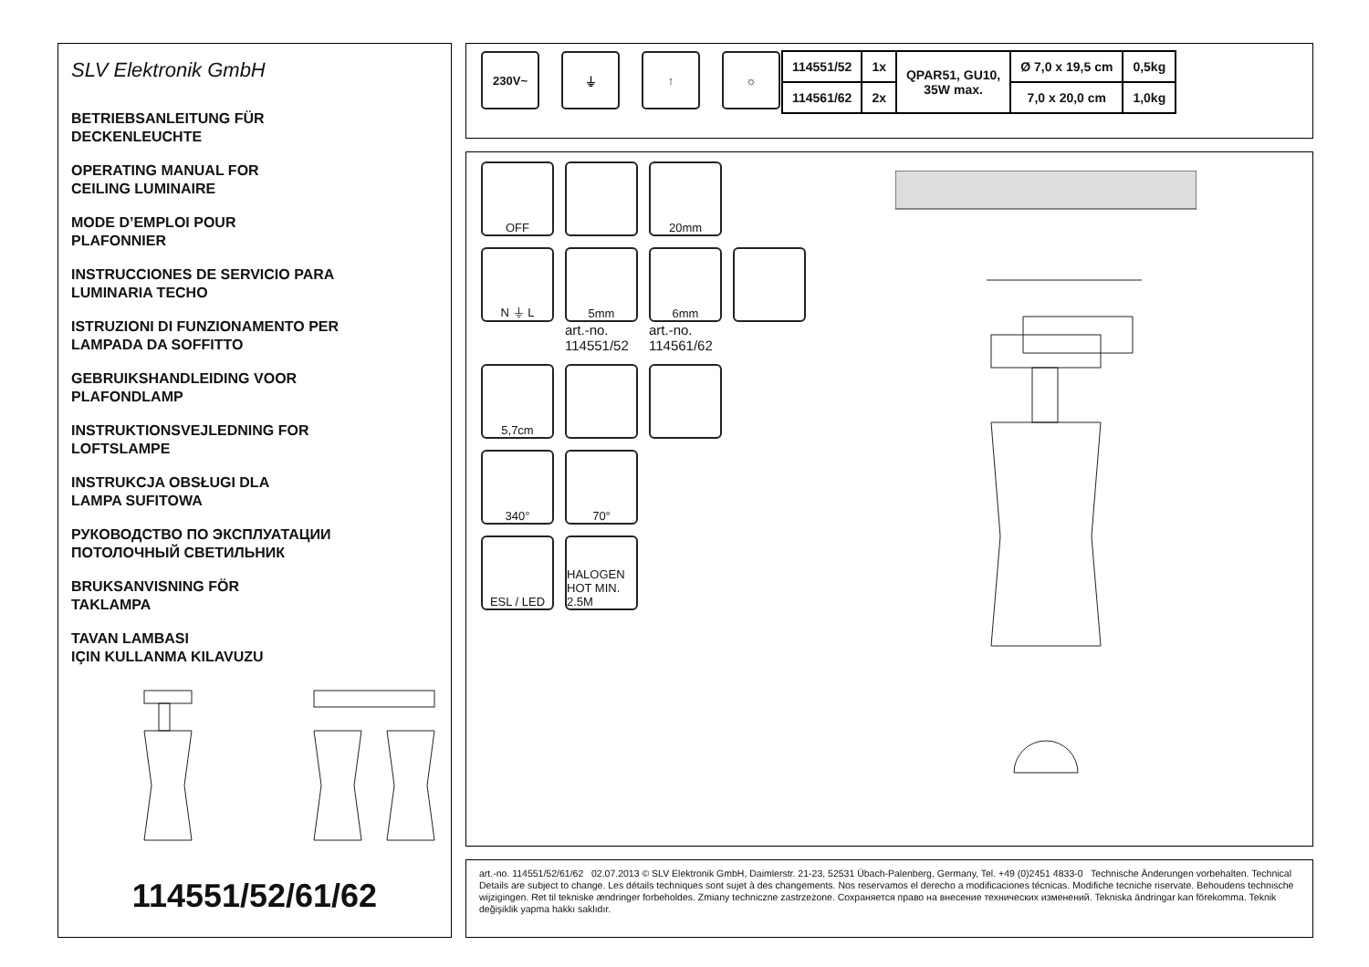SLV Elektronik GmbH
BETRIEBSANLEITUNG FÜR
DECKENLEUCHTE
OPERATING MANUAL FOR
CEILING LUMINAIRE
MODE D’EMPLOI POUR
PLAFONNIER
INSTRUCCIONES DE SERVICIO PARA
LUMINARIA TECHO
ISTRUZIONI DI FUNZIONAMENTO PER
LAMPADA DA SOFFITTO
GEBRUIKSHANDLEIDING VOOR
PLAFONDLAMP
INSTRUKTIONSVEJLEDNING FOR
LOFTSLAMPE
INSTRUKCJA OBSŁUGI DLA
LAMPA SUFITOWA
РУКОВОДСТВО ПО ЭКСПЛУАТАЦИИ
ПОТОЛОЧНЫЙ СВЕТИЛЬНИК
BRUKSANVISNING FÖR
TAKLAMPA
TAVAN LAMBASI
IÇIN KULLANMA KILAVUZU
114551/52/61/62
230V~ ⏚ ↑ ☼
| 114551/52 | 1x | QPAR51, GU10, 35W max. | Ø 7,0 x 19,5 cm | 0,5kg |
| 114561/62 | 2x | | 7,0 x 20,0 cm | 1,0kg |
OFF
20mm
N ⏚ L
5mm
art.-no.
114551/52
6mm
art.-no.
114561/62
5,7cm
340°
70°
ESL / LED
HALOGEN HOT MIN. 2.5M
art.-no. 114551/52/61/62 02.07.2013 © SLV Elektronik GmbH, Daimlerstr. 21-23, 52531 Übach-Palenberg, Germany, Tel. +49 (0)2451 4833-0 Technische Änderungen vorbehalten. Technical Details are subject to change. Les détails techniques sont sujet à des changements. Nos reservamos el derecho a modificaciones técnicas. Modifiche tecniche riservate. Behoudens technische wijzigingen. Ret til tekniske ændringer forbeholdes. Zmiany techniczne zastrzeżone. Сохраняется право на внесение технических изменений. Tekniska ändringar kan förekomma. Teknik değişiklik yapma hakkı saklıdır.